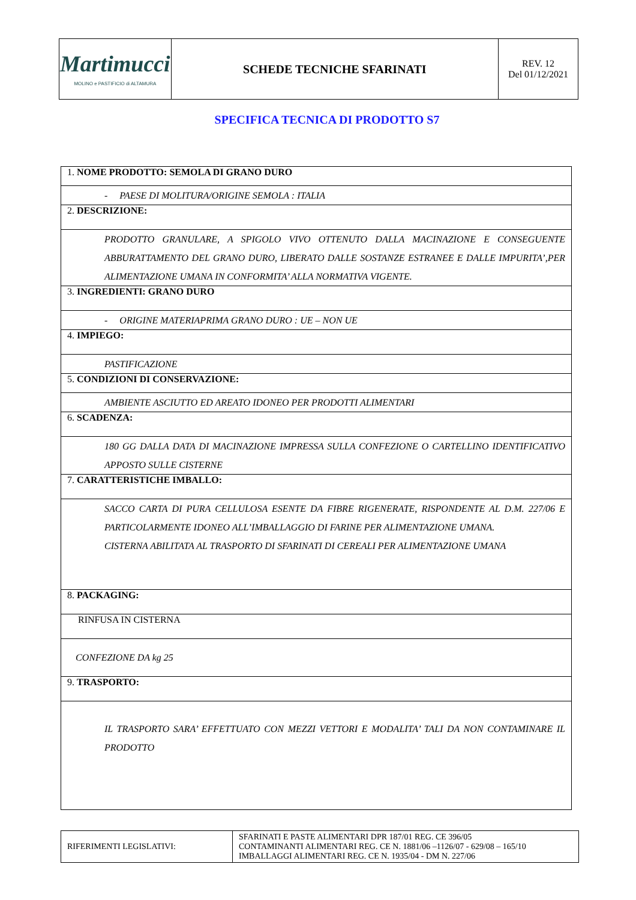| Martimucci MOLINO e PASTIFICIO di ALTAMURA | SCHEDE TECNICHE SFARINATI | REV. 12 Del 01/12/2021 |
SPECIFICA TECNICA DI PRODOTTO S7
| 1. NOME PRODOTTO: SEMOLA DI GRANO DURO |
| - PAESE DI MOLITURA/ORIGINE SEMOLA : ITALIA |
| 2. DESCRIZIONE: |
| PRODOTTO GRANULARE, A SPIGOLO VIVO OTTENUTO DALLA MACINAZIONE E CONSEGUENTE ABBURATTAMENTO DEL GRANO DURO, LIBERATO DALLE SOSTANZE ESTRANEE E DALLE IMPURITA’,PER ALIMENTAZIONE UMANA IN CONFORMITA’ ALLA NORMATIVA VIGENTE. |
| 3. INGREDIENTI: GRANO DURO |
| - ORIGINE MATERIAPRIMA GRANO DURO : UE – NON UE |
| 4. IMPIEGO: |
| PASTIFICAZIONE |
| 5. CONDIZIONI DI CONSERVAZIONE: |
| AMBIENTE ASCIUTTO ED AREATO IDONEO PER PRODOTTI ALIMENTARI |
| 6. SCADENZA: |
| 180 GG DALLA DATA DI MACINAZIONE IMPRESSA SULLA CONFEZIONE O CARTELLINO IDENTIFICATIVO APPOSTO SULLE CISTERNE |
| 7. CARATTERISTICHE IMBALLO: |
| SACCO CARTA DI PURA CELLULOSA ESENTE DA FIBRE RIGENERATE, RISPONDENTE AL D.M. 227/06 E PARTICOLARMENTE IDONEO ALL’IMBALLAGGIO DI FARINE PER ALIMENTAZIONE UMANA. CISTERNA ABILITATA AL TRASPORTO DI SFARINATI DI CEREALI PER ALIMENTAZIONE UMANA |
| 8. PACKAGING: |
| RINFUSA IN CISTERNA |
| CONFEZIONE DA kg 25 |
| 9. TRASPORTO: |
| IL TRASPORTO SARA’ EFFETTUATO CON MEZZI VETTORI E MODALITA’ TALI DA NON CONTAMINARE IL PRODOTTO |
| RIFERIMENTI LEGISLATIVI: | SFARINATI E PASTE ALIMENTARI DPR 187/01 REG. CE 396/05 CONTAMINANTI ALIMENTARI REG. CE N. 1881/06 –1126/07 - 629/08 – 165/10 IMBALLAGGI ALIMENTARI REG. CE N. 1935/04 - DM N. 227/06 |